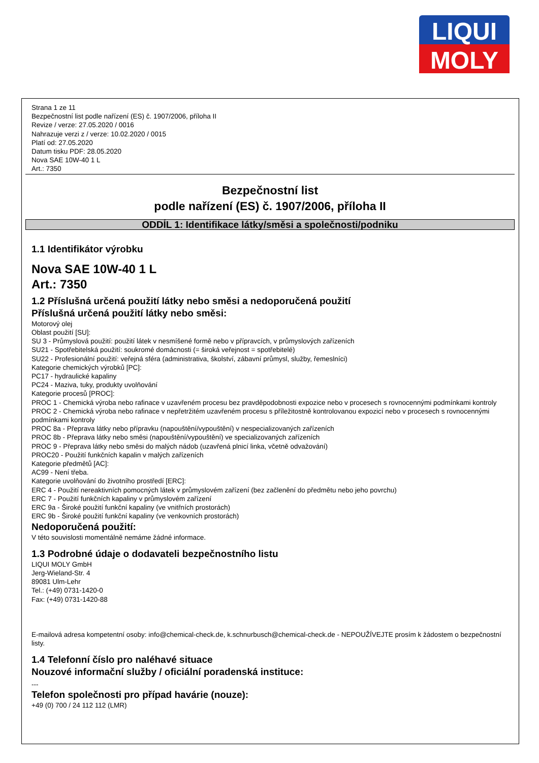LIQUI
MOLY
Strana 1 ze 11
Bezpečnostní list podle nařízení (ES) č. 1907/2006, příloha II
Revize / verze: 27.05.2020 / 0016
Nahrazuje verzi z / verze: 10.02.2020 / 0015
Platí od: 27.05.2020
Datum tisku PDF: 28.05.2020
Nova SAE 10W-40 1 L
Art.: 7350
Bezpečnostní list
podle nařízení (ES) č. 1907/2006, příloha II
ODDÍL 1: Identifikace látky/směsi a společnosti/podniku
1.1 Identifikátor výrobku
Nova SAE 10W-40 1 L
Art.: 7350
1.2 Příslušná určená použití látky nebo směsi a nedoporučená použití
Příslušná určená použití látky nebo směsi:
Motorový olej
Oblast použití [SU]:
SU 3 - Průmyslová použití: použití látek v nesmíšené formě nebo v přípravcích, v průmyslových zařízeních
SU21 - Spotřebitelská použití: soukromé domácnosti (= široká veřejnost = spotřebitelé)
SU22 - Profesionální použití: veřejná sféra (administrativa, školství, zábavní průmysl, služby, řemeslníci)
Kategorie chemických výrobků [PC]:
PC17 - hydraulické kapaliny
PC24 - Maziva, tuky, produkty uvolňování
Kategorie procesů [PROC]:
PROC 1 - Chemická výroba nebo rafinace v uzavřeném procesu bez pravděpodobnosti expozice nebo v procesech s rovnocennými podmínkami kontroly
PROC 2 - Chemická výroba nebo rafinace v nepřetržitém uzavřeném procesu s příležitostně kontrolovanou expozicí nebo v procesech s rovnocennými podmínkami kontroly
PROC 8a - Přeprava látky nebo přípravku (napouštění/vypouštění) v nespecializovaných zařízeních
PROC 8b - Přeprava látky nebo směsi (napouštění/vypouštění) ve specializovaných zařízeních
PROC 9 - Přeprava látky nebo směsi do malých nádob (uzavřená plnicí linka, včetně odvažování)
PROC20 - Použití funkčních kapalin v malých zařízeních
Kategorie předmětů [AC]:
AC99 - Není třeba.
Kategorie uvolňování do životního prostředí [ERC]:
ERC 4 - Použití nereaktivních pomocných látek v průmyslovém zařízení (bez začlenění do předmětu nebo jeho povrchu)
ERC 7 - Použití funkčních kapaliny v průmyslovém zařízení
ERC 9a - Široké použití funkční kapaliny (ve vnitřních prostorách)
ERC 9b - Široké použití funkční kapaliny (ve venkovních prostorách)
Nedoporučená použití:
V této souvislosti momentálně nemáme žádné informace.
1.3 Podrobné údaje o dodavateli bezpečnostního listu
LIQUI MOLY GmbH
Jerg-Wieland-Str. 4
89081 Ulm-Lehr
Tel.: (+49) 0731-1420-0
Fax: (+49) 0731-1420-88
E-mailová adresa kompetentní osoby: info@chemical-check.de, k.schnurbusch@chemical-check.de - NEPOUŽÍVEJTE prosím k žádostem o bezpečnostní listy.
1.4 Telefonní číslo pro naléhavé situace
Nouzové informační služby / oficiální poradenská instituce:
---
Telefon společnosti pro případ havárie (nouze):
+49 (0) 700 / 24 112 112 (LMR)